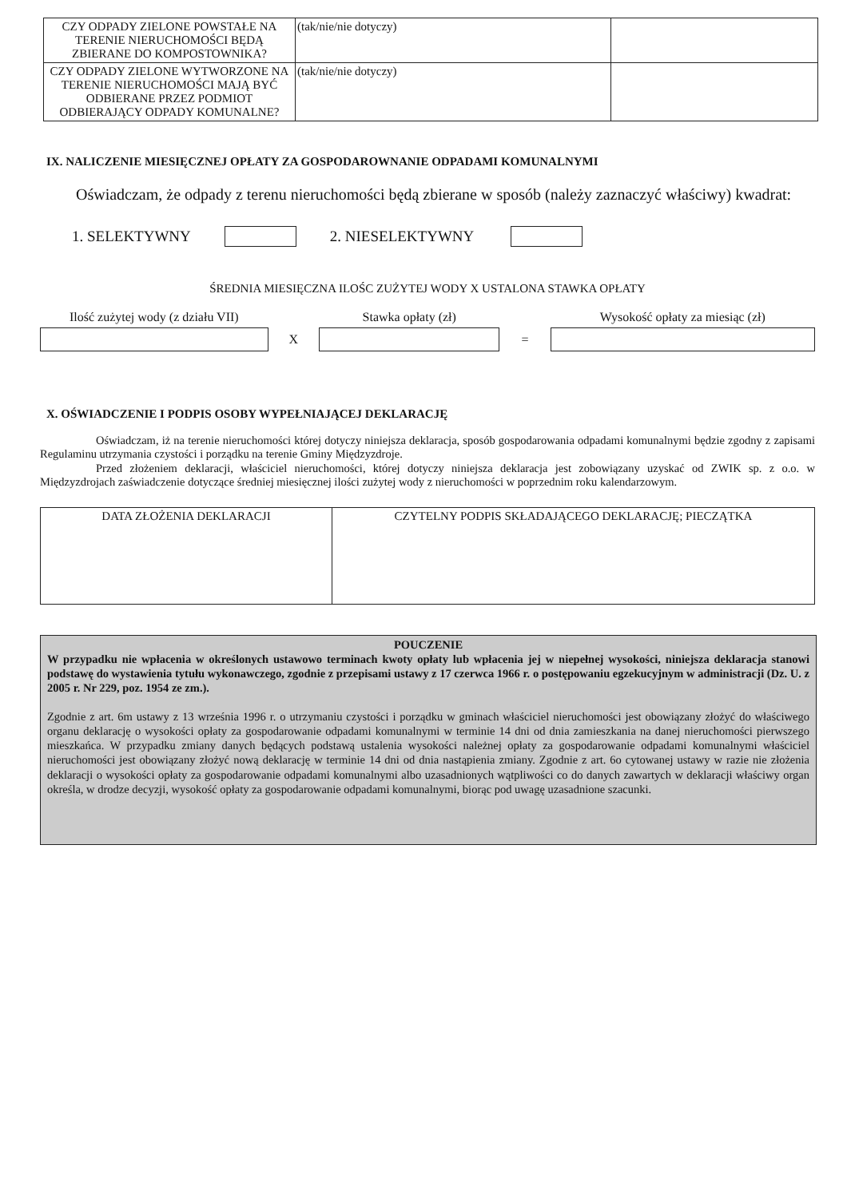| CZY ODPADY ZIELONE POWSTAŁE NA TERENIE NIERUCHOMOŚCI BĘDĄ ZBIERANE DO KOMPOSTOWNIKA? | (tak/nie/nie dotyczy) | |
| CZY ODPADY ZIELONE WYTWORZONE NA TERENIE NIERUCHOMOŚCI MAJĄ BYĆ ODBIERANE PRZEZ PODMIOT ODBIERAJĄCY ODPADY KOMUNALNE? | (tak/nie/nie dotyczy) | |
IX. NALICZENIE MIESIĘCZNEJ OPŁATY ZA GOSPODAROWNANIE ODPADAMI KOMUNALNYMI
Oświadczam, że odpady z terenu nieruchomości będą zbierane w sposób (należy zaznaczyć właściwy) kwadrat:
1. SELEKTYWNY 2. NIESELEKTYWNY
ŚREDNIA MIESIĘCZNA ILOŚC ZUŻYTEJ WODY X USTALONA STAWKA OPŁATY
Ilość zużytej wody (z działu VII)
X
Stawka opłaty (zł)
=
Wysokość opłaty za miesiąc (zł)
X. OŚWIADCZENIE I PODPIS OSOBY WYPEŁNIAJĄCEJ DEKLARACJĘ
Oświadczam, iż na terenie nieruchomości której dotyczy niniejsza deklaracja, sposób gospodarowania odpadami komunalnymi będzie zgodny z zapisami Regulaminu utrzymania czystości i porządku na terenie Gminy Międzyzdroje.
Przed złożeniem deklaracji, właściciel nieruchomości, której dotyczy niniejsza deklaracja jest zobowiązany uzyskać od ZWIK sp. z o.o. w Międzyzdrojach zaświadczenie dotyczące średniej miesięcznej ilości zużytej wody z nieruchomości w poprzednim roku kalendarzowym.
| DATA ZŁOŻENIA DEKLARACJI | CZYTELNY PODPIS SKŁADAJĄCEGO DEKLARACJĘ; PIECZĄTKA |
POUCZENIE
W przypadku nie wpłacenia w określonych ustawowo terminach kwoty opłaty lub wpłacenia jej w niepełnej wysokości, niniejsza deklaracja stanowi podstawę do wystawienia tytułu wykonawczego, zgodnie z przepisami ustawy z 17 czerwca 1966 r. o postępowaniu egzekucyjnym w administracji (Dz. U. z 2005 r. Nr 229, poz. 1954 ze zm.).
Zgodnie z art. 6m ustawy z 13 września 1996 r. o utrzymaniu czystości i porządku w gminach właściciel nieruchomości jest obowiązany złożyć do właściwego organu deklarację o wysokości opłaty za gospodarowanie odpadami komunalnymi w terminie 14 dni od dnia zamieszkania na danej nieruchomości pierwszego mieszkańca. W przypadku zmiany danych będących podstawą ustalenia wysokości należnej opłaty za gospodarowanie odpadami komunalnymi właściciel nieruchomości jest obowiązany złożyć nową deklarację w terminie 14 dni od dnia nastąpienia zmiany. Zgodnie z art. 6o cytowanej ustawy w razie nie złożenia deklaracji o wysokości opłaty za gospodarowanie odpadami komunalnymi albo uzasadnionych wątpliwości co do danych zawartych w deklaracji właściwy organ określa, w drodze decyzji, wysokość opłaty za gospodarowanie odpadami komunalnymi, biorąc pod uwagę uzasadnione szacunki.